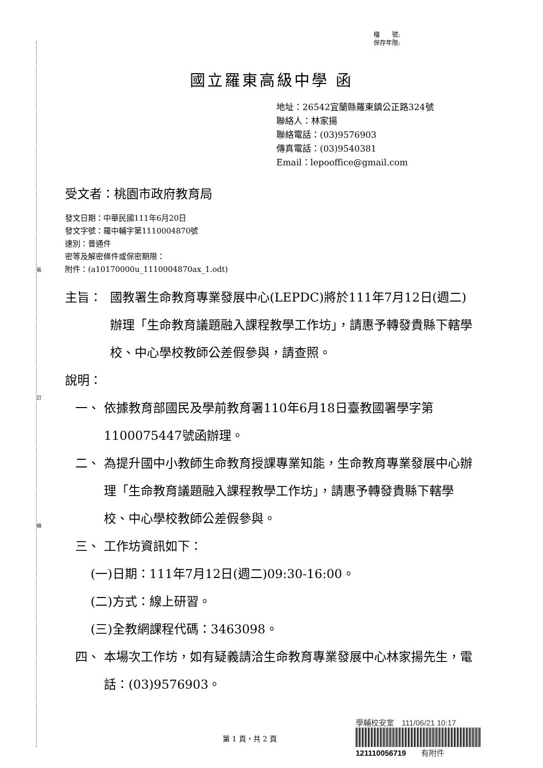裝
訂
線
檔　　號:
保存年限:
國立羅東高級中學 函
地址：26542宜蘭縣羅東鎮公正路324號
聯絡人：林家揚
聯絡電話：(03)9576903
傳真電話：(03)9540381
Email：lepooffice@gmail.com
受文者：桃園市政府教育局
發文日期：中華民國111年6月20日
發文字號：羅中輔字第1110004870號
速別：普通件
密等及解密條件或保密期限：
附件：(a10170000u_1110004870ax_1.odt)
主旨： 國教署生命教育專業發展中心(LEPDC)將於111年7月12日(週二)辦理「生命教育議題融入課程教學工作坊」，請惠予轉發貴縣下轄學校、中心學校教師公差假參與，請查照。
說明：
一、 依據教育部國民及學前教育署110年6月18日臺教國署學字第1100075447號函辦理。
二、 為提升國中小教師生命教育授課專業知能，生命教育專業發展中心辦理「生命教育議題融入課程教學工作坊」，請惠予轉發貴縣下轄學校、中心學校教師公差假參與。
三、 工作坊資訊如下：
(一)日期：111年7月12日(週二)09:30-16:00。
(二)方式：線上研習。
(三)全教網課程代碼：3463098。
四、 本場次工作坊，如有疑義請洽生命教育專業發展中心林家揚先生，電話：(03)9576903。
第 1 頁，共 2 頁
學輔校安室　111/06/21 10:17
121110056719　　有附件